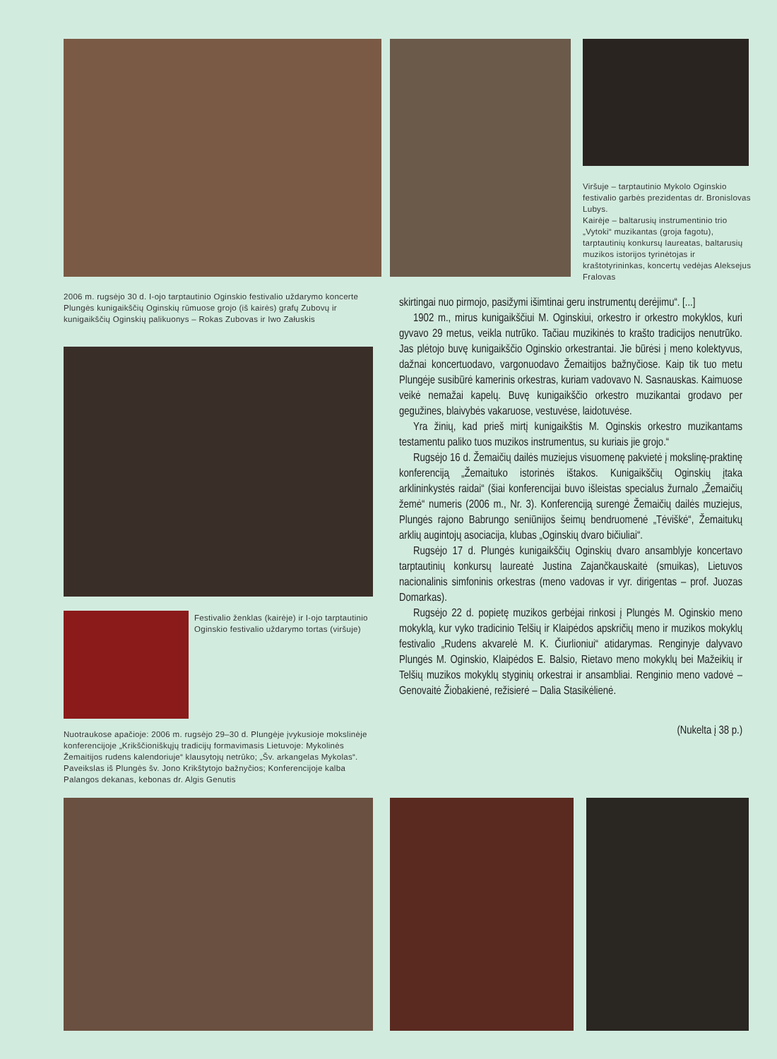Viršuje – tarptautinio Mykolo Oginskio festivalio garbės prezidentas dr. Bronislovas Lubys.
Kairėje – baltarusių instrumentinio trio „Vytoki“ muzikantas (groja fagotu), tarptautinių konkursų laureatas, baltarusių muzikos istorijos tyrinėtojas ir kraštotyrininkas, koncertų vedėjas Aleksejus Fralovas
2006 m. rugsėjo 30 d. I-ojo tarptautinio Oginskio festivalio uždarymo koncerte Plungės kunigaikščių Oginskių rūmuose grojo (iš kairės) grafų Zubovų ir kunigaikščių Oginskių palikuonys – Rokas Zubovas ir Iwo Załuskis
Festivalio ženklas (kairėje) ir I-ojo tarptautinio Oginskio festivalio uždarymo tortas (viršuje)
Nuotraukose apačioje: 2006 m. rugsėjo 29–30 d. Plungėje įvykusioje mokslinėje konferencijoje „Krikščioniškųjų tradicijų formavimasis Lietuvoje: Mykolinės Žemaitijos rudens kalendoriuje“ klausytojų netrūko; „Šv. arkangelas Mykolas“. Paveikslas iš Plungės šv. Jono Krikštytojo bažnyčios; Konferencijoje kalba Palangos dekanas, kebonas dr. Algis Genutis
skirtingai nuo pirmojo, pasižymi išimtinai geru instrumentų derėjimu“. [...]
1902 m., mirus kunigaikščiui M. Oginskiui, orkestro ir orkestro mokyklos, kuri gyvavo 29 metus, veikla nutrūko. Tačiau muzikinės to krašto tradicijos nenutrūko. Jas plėtojo buvę kunigaikščio Oginskio orkestrantai. Jie būrėsi į meno kolektyvus, dažnai koncertuodavo, vargonuodavo Žemaitijos bažnyčiose. Kaip tik tuo metu Plungėje susibūrė kamerinis orkestras, kuriam vadovavo N. Sasnauskas. Kaimuose veikė nemažai kapelų. Buvę kunigaikščio orkestro muzikantai grodavo per gegužines, blaivybės vakaruose, vestuvėse, laidotuvėse.
Yra žinių, kad prieš mirtį kunigaikštis M. Oginskis orkestro muzikantams testamentu paliko tuos muzikos instrumentus, su kuriais jie grojo.“
Rugsėjo 16 d. Žemaičių dailės muziejus visuomenę pakvietė į mokslinę-praktinę konferenciją „Žemaituko istorinės ištakos. Kunigaikščių Oginskių įtaka arklininkystės raidai“ (šiai konferencijai buvo išleistas specialus žurnalo „Žemaičių žemė“ numeris (2006 m., Nr. 3). Konferenciją surengė Žemaičių dailės muziejus, Plungės rajono Babrungo seniūnijos šeimų bendruomenė „Tėviškė“, Žemaitukų arklių augintojų asociacija, klubas „Oginskių dvaro bičiuliai“.
Rugsėjo 17 d. Plungės kunigaikščių Oginskių dvaro ansamblyje koncertavo tarptautinių konkursų laureatė Justina Zajančkauskaitė (smuikas), Lietuvos nacionalinis simfoninis orkestras (meno vadovas ir vyr. dirigentas – prof. Juozas Domarkas).
Rugsėjo 22 d. popietę muzikos gerbėjai rinkosi į Plungės M. Oginskio meno mokyklą, kur vyko tradicinio Telšių ir Klaipėdos apskričių meno ir muzikos mokyklų festivalio „Rudens akvarelė M. K. Čiurlioniui“ atidarymas. Renginyje dalyvavo Plungės M. Oginskio, Klaipėdos E. Balsio, Rietavo meno mokyklų bei Mažeikių ir Telšių muzikos mokyklų styginių orkestrai ir ansambliai. Renginio meno vadovė – Genovaitė Žiobakienė, režisierė – Dalia Stasikėlienė.
(Nukelta į 38 p.)